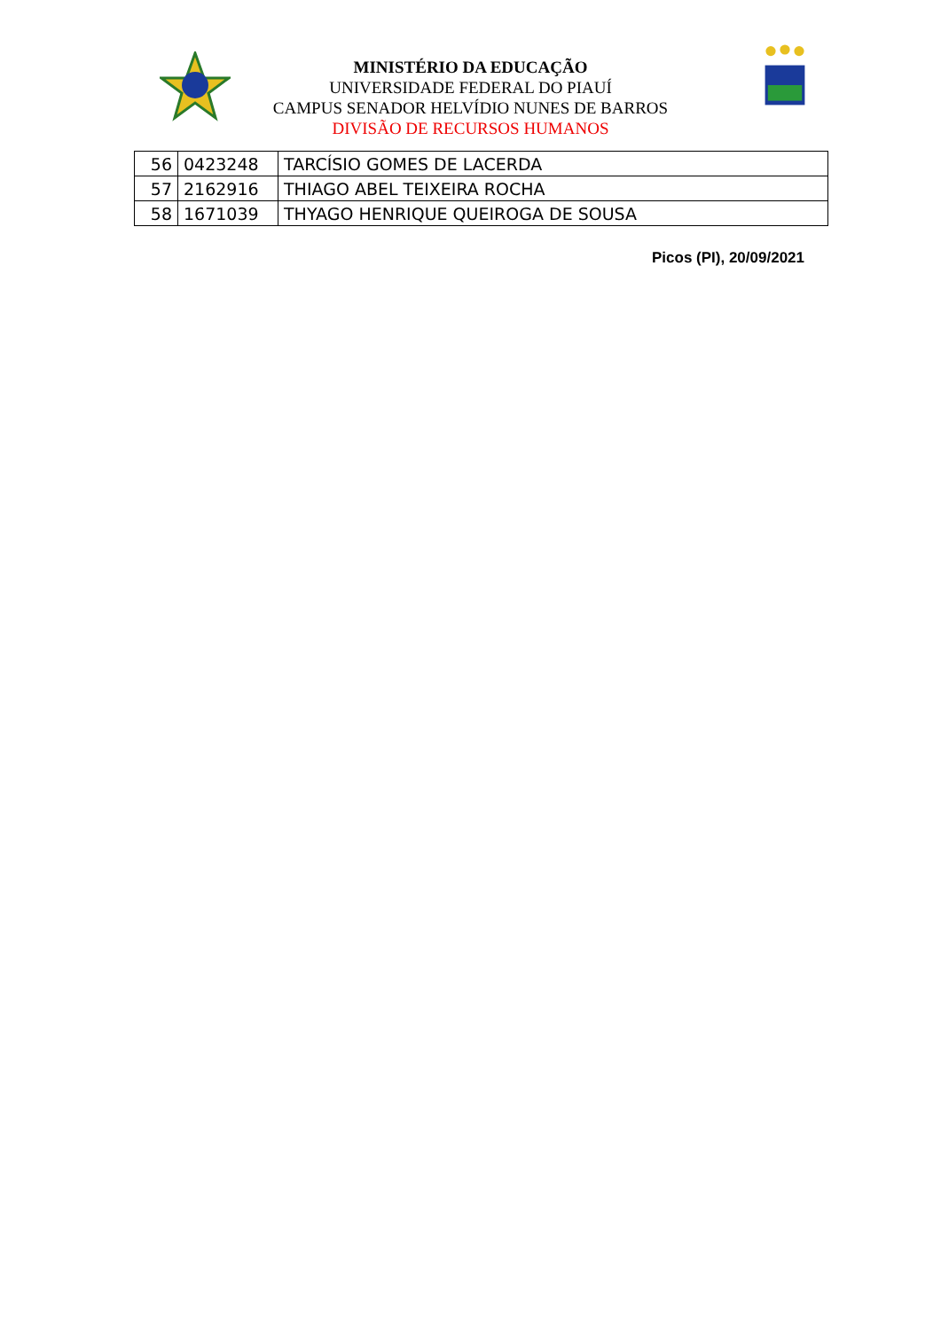MINISTÉRIO DA EDUCAÇÃO
UNIVERSIDADE FEDERAL DO PIAUÍ
CAMPUS SENADOR HELVÍDIO NUNES DE BARROS
DIVISÃO DE RECURSOS HUMANOS
| 56 | 0423248 | TARCÍSIO GOMES DE LACERDA |
| 57 | 2162916 | THIAGO ABEL TEIXEIRA ROCHA |
| 58 | 1671039 | THYAGO HENRIQUE QUEIROGA DE SOUSA |
Picos (PI), 20/09/2021